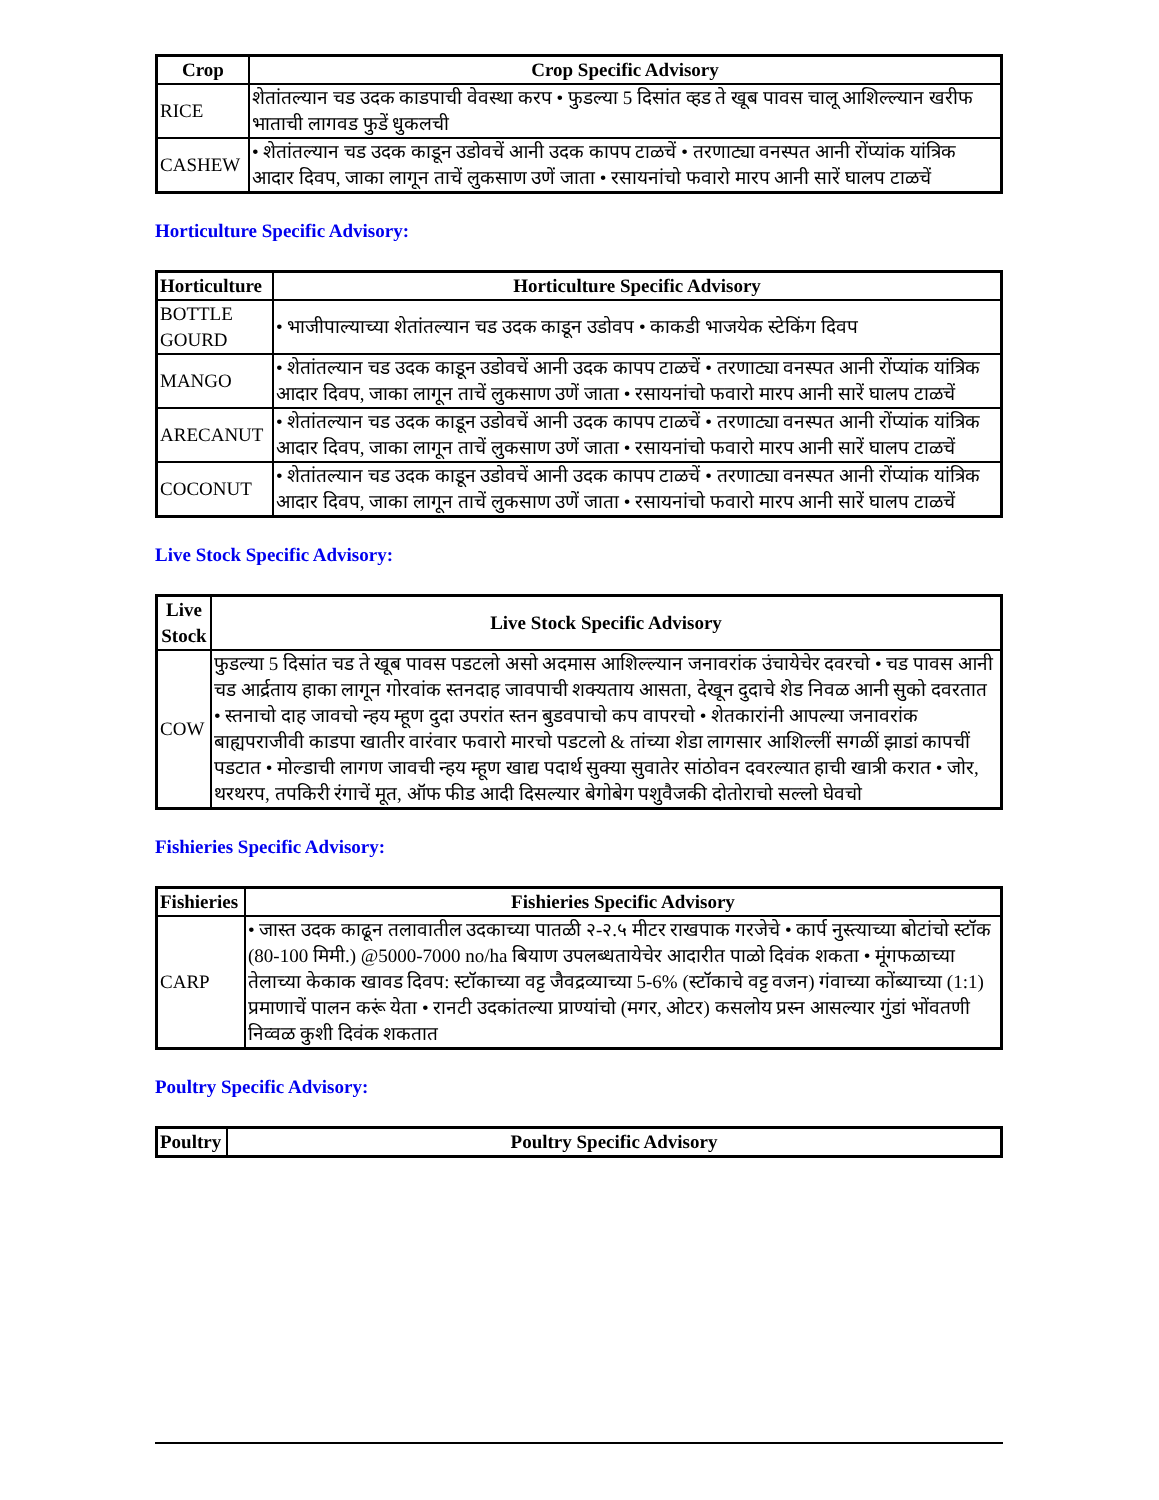| Crop | Crop Specific Advisory |
| --- | --- |
| RICE | शेतांतल्यान चड उदक काडपाची वेवस्था करप • फुडल्या 5 दिसांत व्हड ते खूब पावस चालू आशिल्ल्यान खरीफ भाताची लागवड फुडें धुकलची |
| CASHEW | • शेतांतल्यान चड उदक काडून उडोवचें आनी उदक कापप टाळचें • तरणाट्या वनस्पत आनी रोंप्यांक यांत्रिक आदार दिवप, जाका लागून ताचें लुकसाण उणें जाता • रसायनांचो फवारो मारप आनी सारें घालप टाळचें |
Horticulture Specific Advisory:
| Horticulture | Horticulture Specific Advisory |
| --- | --- |
| BOTTLE GOURD | • भाजीपाल्याच्या शेतांतल्यान चड उदक काडून उडोवप • काकडी भाजयेक स्टेकिंग दिवप |
| MANGO | • शेतांतल्यान चड उदक काडून उडोवचें आनी उदक कापप टाळचें • तरणाट्या वनस्पत आनी रोंप्यांक यांत्रिक आदार दिवप, जाका लागून ताचें लुकसाण उणें जाता • रसायनांचो फवारो मारप आनी सारें घालप टाळचें |
| ARECANUT | • शेतांतल्यान चड उदक काडून उडोवचें आनी उदक कापप टाळचें • तरणाट्या वनस्पत आनी रोंप्यांक यांत्रिक आदार दिवप, जाका लागून ताचें लुकसाण उणें जाता • रसायनांचो फवारो मारप आनी सारें घालप टाळचें |
| COCONUT | • शेतांतल्यान चड उदक काडून उडोवचें आनी उदक कापप टाळचें • तरणाट्या वनस्पत आनी रोंप्यांक यांत्रिक आदार दिवप, जाका लागून ताचें लुकसाण उणें जाता • रसायनांचो फवारो मारप आनी सारें घालप टाळचें |
Live Stock Specific Advisory:
| Live Stock | Live Stock Specific Advisory |
| --- | --- |
| COW | फुडल्या 5 दिसांत चड ते खूब पावस पडटलो असो अदमास आशिल्ल्यान जनावरांक उंचायेचेर दवरचो • चड पावस आनी चड आर्द्रताय हाका लागून गोरवांक स्तनदाह जावपाची शक्यताय आसता, देखून दुदाचे शेड निवळ आनी सुको दवरतात • स्तनाचो दाह जावचो न्हय म्हूण दुदा उपरांत स्तन बुडवपाचो कप वापरचो • शेतकारांनी आपल्या जनावरांक बाह्यपराजीवी काडपा खातीर वारंवार फवारो मारचो पडटलो & तांच्या शेडा लागसार आशिल्लीं सगळीं झाडां कापचीं पडटात • मोल्डाची लागण जावची न्हय म्हूण खाद्य पदार्थ सुक्या सुवातेर सांठोवन दवरल्यात हाची खात्री करात • जोर, थरथरप, तपकिरी रंगाचें मूत, ऑफ फीड आदी दिसल्यार बेगोबेग पशुवैजकी दोतोराचो सल्लो घेवचो |
Fishieries Specific Advisory:
| Fishieries | Fishieries Specific Advisory |
| --- | --- |
| CARP | • जास्त उदक काढून तलावातील उदकाच्या पातळी २-२.५ मीटर राखपाक गरजेचे • कार्प नुस्त्याच्या बोटांचो स्टॉक (80-100 मिमी.) @5000-7000 no/ha बियाण उपलब्धतायेचेर आदारीत पाळो दिवंक शकता • मूंगफळाच्या तेलाच्या केकाक खावड दिवप: स्टॉकाच्या वट्ट जैवद्रव्याच्या 5-6% (स्टॉकाचे वट्ट वजन) गंवाच्या कोंब्याच्या (1:1) प्रमाणाचें पालन करूं येता • रानटी उदकांतल्या प्राण्यांचो (मगर, ओटर) कसलोय प्रस्न आसल्यार गुंडां भोंवतणी निव्वळ कुशी दिवंक शकतात |
Poultry Specific Advisory:
| Poultry | Poultry Specific Advisory |
| --- | --- |